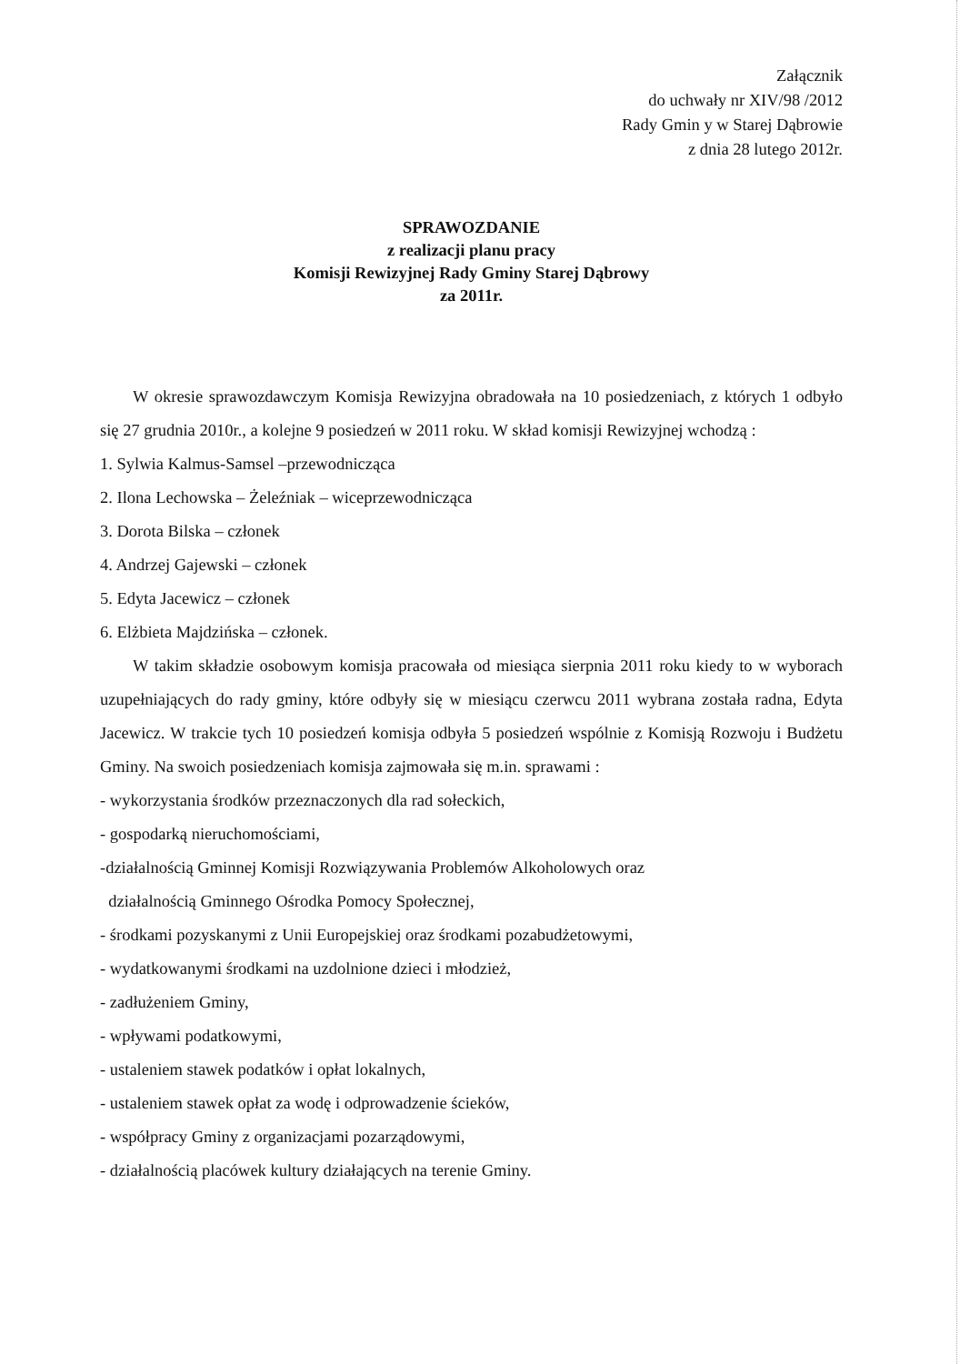Załącznik
do uchwały nr XIV/98 /2012
Rady Gmin y w Starej Dąbrowie
z dnia 28 lutego 2012r.
SPRAWOZDANIE
z realizacji planu pracy
Komisji Rewizyjnej Rady Gminy Starej Dąbrowy
za 2011r.
W okresie sprawozdawczym Komisja Rewizyjna obradowała na 10 posiedzeniach, z których 1 odbyło się 27 grudnia 2010r., a kolejne 9 posiedzeń w 2011 roku. W skład komisji Rewizyjnej wchodzą :
1. Sylwia Kalmus-Samsel –przewodnicząca
2. Ilona Lechowska – Żeleźniak – wiceprzewodnicząca
3. Dorota Bilska – członek
4. Andrzej Gajewski – członek
5. Edyta Jacewicz – członek
6. Elżbieta Majdzińska – członek.
W takim składzie osobowym komisja pracowała od miesiąca sierpnia 2011 roku kiedy to w wyborach uzupełniających do rady gminy, które odbyły się w miesiącu czerwcu 2011 wybrana została radna, Edyta Jacewicz. W trakcie tych 10 posiedzeń komisja odbyła 5 posiedzeń wspólnie z Komisją Rozwoju i Budżetu Gminy. Na swoich posiedzeniach komisja zajmowała się m.in. sprawami :
- wykorzystania środków przeznaczonych dla rad sołeckich,
- gospodarką nieruchomościami,
-działalnością Gminnej Komisji Rozwiązywania Problemów Alkoholowych oraz
działalnością Gminnego Ośrodka Pomocy Społecznej,
- środkami pozyskanymi z Unii Europejskiej oraz środkami pozabudżetowymi,
- wydatkowanymi środkami na uzdolnione dzieci i młodzież,
- zadłużeniem Gminy,
- wpływami podatkowymi,
- ustaleniem stawek podatków i opłat lokalnych,
- ustaleniem stawek opłat za wodę i odprowadzenie ścieków,
- współpracy Gminy z organizacjami pozarządowymi,
- działalnością placówek kultury działających na terenie Gminy.